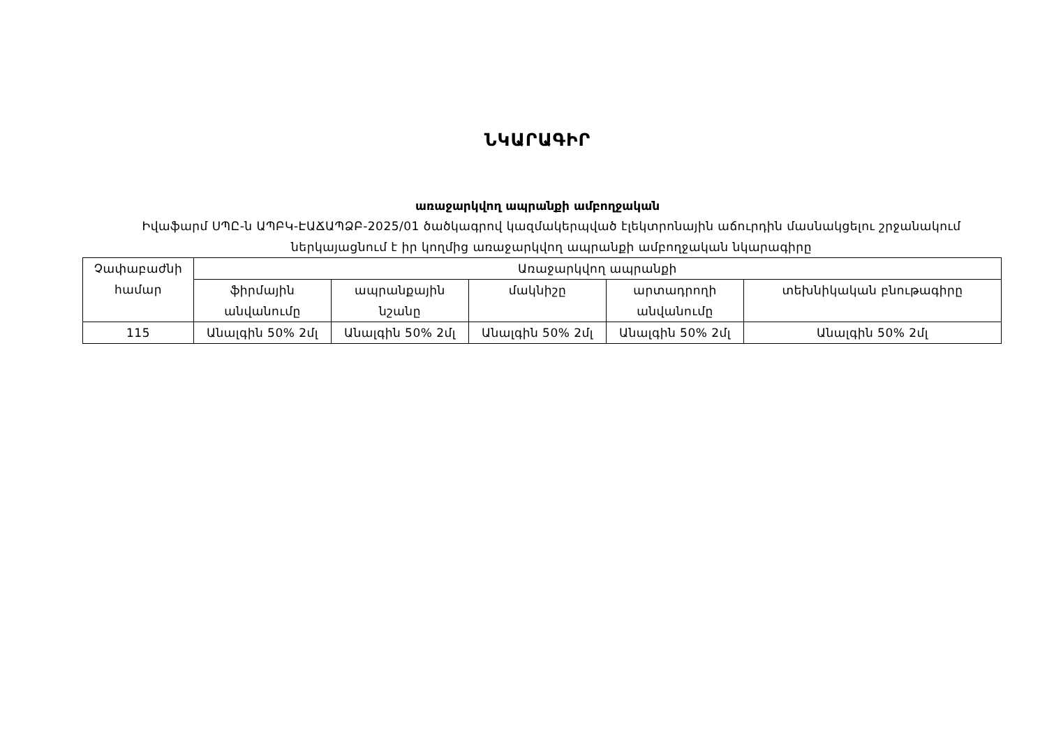ՆԿԱՐԱԳԻՐ
առաջարկվող ապրանքի ամբողջական
Իվաֆարմ ՍՊԸ-ն ԱՊԲԿ-ԷԱՃԱՊՁԲ-2025/01 ծածկագրով կազմակերպված էլեկտրոնային աճուրդին մասնակցելու շրջանակում ներկայացնում է իր կողմից առաջարկվող ապրանքի ամբողջական նկարագիրը
| Չափաբաժնի համար | Առաջարկվող ապրանքի | | | | |
| --- | --- | --- | --- | --- | --- |
| | ֆիրմային անվանումը | ապրանքային նշանը | մակնիշը | արտադրողի անվանումը | տեխնիկական բնութագիրը |
| 115 | Անալգին 50% 2մլ | Անալգին 50% 2մլ | Անալգին 50% 2մլ | Անալգին 50% 2մլ | Անալգին 50% 2մլ |